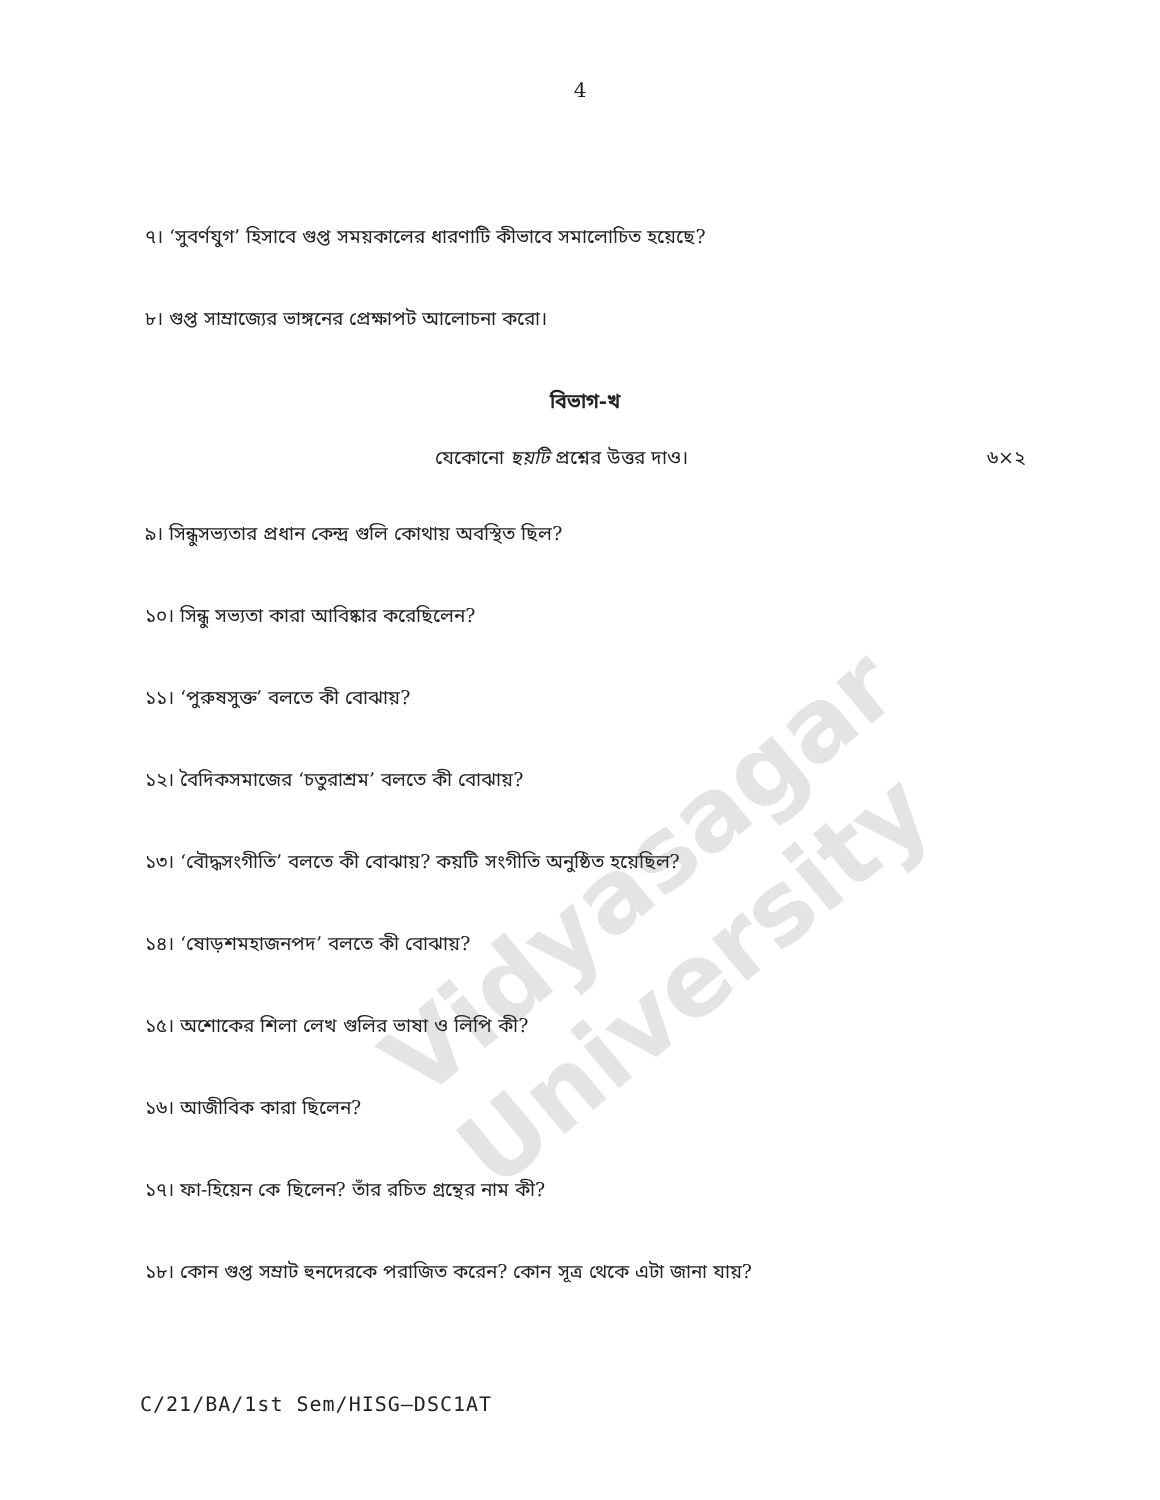Vidyasagar University
4
৭। ‘সুবর্ণযুগ’ হিসাবে গুপ্ত সময়কালের ধারণাটি কীভাবে সমালোচিত হয়েছে?
৮। গুপ্ত সাম্রাজ্যের ভাঙ্গনের প্রেক্ষাপট আলোচনা করো।
বিভাগ-খ
যেকোনো ছয়টি প্রশ্নের উত্তর দাও। ৬×২
৯। সিন্ধুসভ্যতার প্রধান কেন্দ্র গুলি কোথায় অবস্থিত ছিল?
১০। সিন্ধু সভ্যতা কারা আবিষ্কার করেছিলেন?
১১। ‘পুরুষসুক্ত’ বলতে কী বোঝায়?
১২। বৈদিকসমাজের ‘চতুরাশ্রম’ বলতে কী বোঝায়?
১৩। ‘বৌদ্ধসংগীতি’ বলতে কী বোঝায়? কয়টি সংগীতি অনুষ্ঠিত হয়েছিল?
১৪। ‘ষোড়শমহাজনপদ’ বলতে কী বোঝায়?
১৫। অশোকের শিলা লেখ গুলির ভাষা ও লিপি কী?
১৬। আজীবিক কারা ছিলেন?
১৭। ফা-হিয়েন কে ছিলেন? তাঁর রচিত গ্রন্থের নাম কী?
১৮। কোন গুপ্ত সম্রাট হুনদেরকে পরাজিত করেন? কোন সূত্র থেকে এটা জানা যায়?
C/21/BA/1st Sem/HISG–DSC1AT